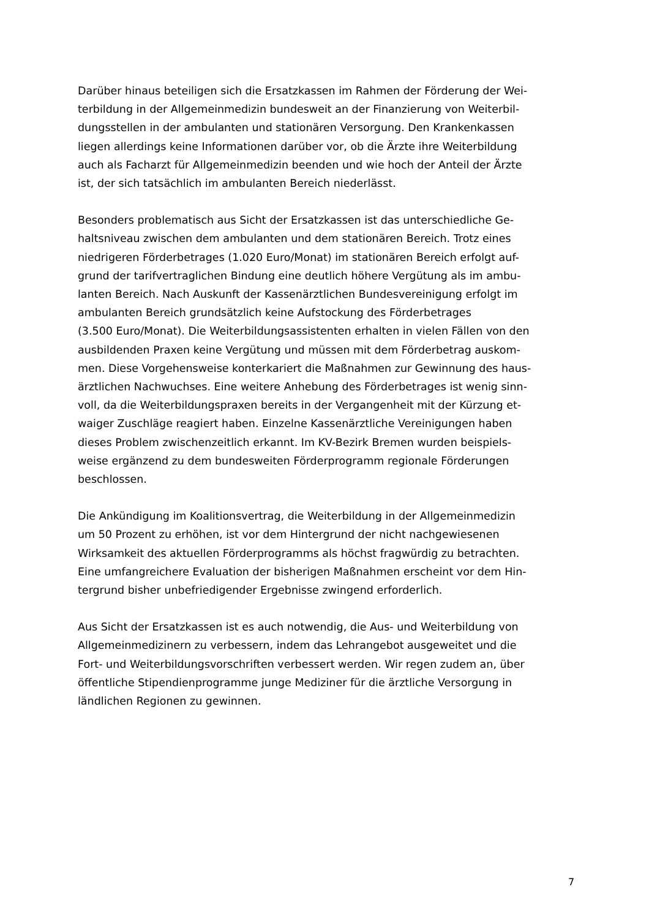Darüber hinaus beteiligen sich die Ersatzkassen im Rahmen der Förderung der Wei-
terbildung in der Allgemeinmedizin bundesweit an der Finanzierung von Weiterbil-
dungsstellen in der ambulanten und stationären Versorgung. Den Krankenkassen
liegen allerdings keine Informationen darüber vor, ob die Ärzte ihre Weiterbildung
auch als Facharzt für Allgemeinmedizin beenden und wie hoch der Anteil der Ärzte
ist, der sich tatsächlich im ambulanten Bereich niederlässt.
Besonders problematisch aus Sicht der Ersatzkassen ist das unterschiedliche Ge-
haltsniveau zwischen dem ambulanten und dem stationären Bereich. Trotz eines
niedrigeren Förderbetrages (1.020 Euro/Monat) im stationären Bereich erfolgt auf-
grund der tarifvertraglichen Bindung eine deutlich höhere Vergütung als im ambu-
lanten Bereich. Nach Auskunft der Kassenärztlichen Bundesvereinigung erfolgt im
ambulanten Bereich grundsätzlich keine Aufstockung des Förderbetrages
(3.500 Euro/Monat). Die Weiterbildungsassistenten erhalten in vielen Fällen von den
ausbildenden Praxen keine Vergütung und müssen mit dem Förderbetrag auskom-
men. Diese Vorgehensweise konterkariert die Maßnahmen zur Gewinnung des haus-
ärztlichen Nachwuchses. Eine weitere Anhebung des Förderbetrages ist wenig sinn-
voll, da die Weiterbildungspraxen bereits in der Vergangenheit mit der Kürzung et-
waiger Zuschläge reagiert haben. Einzelne Kassenärztliche Vereinigungen haben
dieses Problem zwischenzeitlich erkannt. Im KV-Bezirk Bremen wurden beispiels-
weise ergänzend zu dem bundesweiten Förderprogramm regionale Förderungen
beschlossen.
Die Ankündigung im Koalitionsvertrag, die Weiterbildung in der Allgemeinmedizin
um 50 Prozent zu erhöhen, ist vor dem Hintergrund der nicht nachgewiesenen
Wirksamkeit des aktuellen Förderprogramms als höchst fragwürdig zu betrachten.
Eine umfangreichere Evaluation der bisherigen Maßnahmen erscheint vor dem Hin-
tergrund bisher unbefriedigender Ergebnisse zwingend erforderlich.
Aus Sicht der Ersatzkassen ist es auch notwendig, die Aus- und Weiterbildung von
Allgemeinmedizinern zu verbessern, indem das Lehrangebot ausgeweitet und die
Fort- und Weiterbildungsvorschriften verbessert werden. Wir regen zudem an, über
öffentliche Stipendienprogramme junge Mediziner für die ärztliche Versorgung in
ländlichen Regionen zu gewinnen.
7